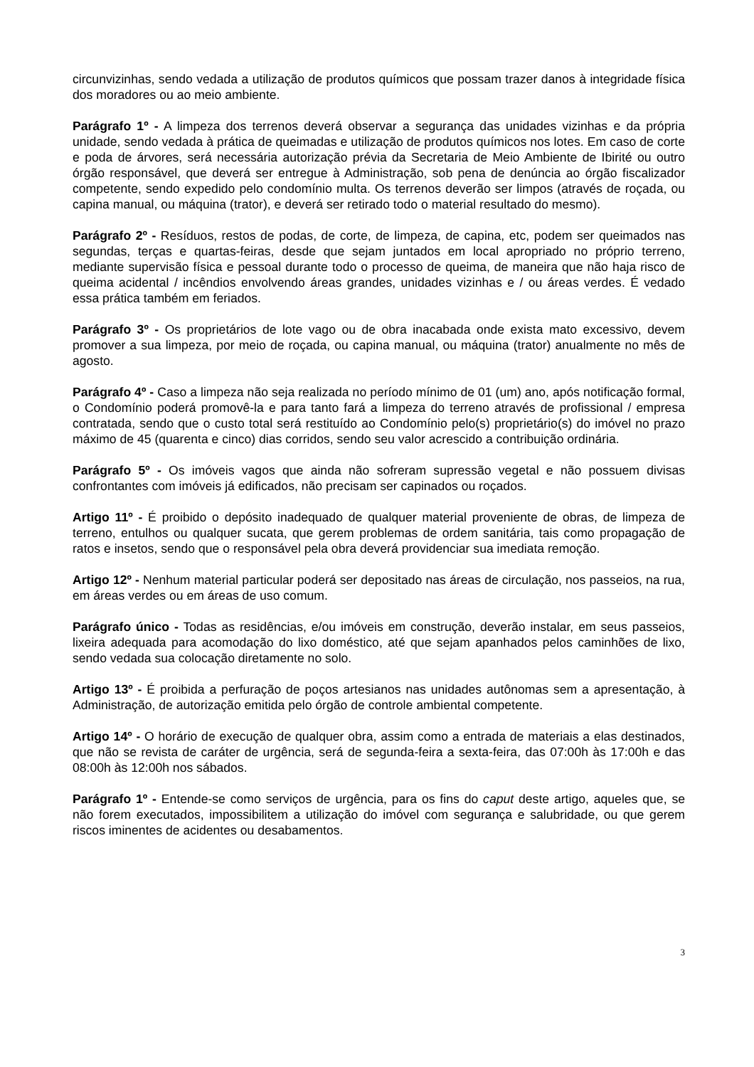circunvizinhas, sendo vedada a utilização de produtos químicos que possam trazer danos à integridade física dos moradores ou ao meio ambiente.
Parágrafo 1º - A limpeza dos terrenos deverá observar a segurança das unidades vizinhas e da própria unidade, sendo vedada à prática de queimadas e utilização de produtos químicos nos lotes. Em caso de corte e poda de árvores, será necessária autorização prévia da Secretaria de Meio Ambiente de Ibirité ou outro órgão responsável, que deverá ser entregue à Administração, sob pena de denúncia ao órgão fiscalizador competente, sendo expedido pelo condomínio multa. Os terrenos deverão ser limpos (através de roçada, ou capina manual, ou máquina (trator), e deverá ser retirado todo o material resultado do mesmo).
Parágrafo 2º - Resíduos, restos de podas, de corte, de limpeza, de capina, etc, podem ser queimados nas segundas, terças e quartas-feiras, desde que sejam juntados em local apropriado no próprio terreno, mediante supervisão física e pessoal durante todo o processo de queima, de maneira que não haja risco de queima acidental / incêndios envolvendo áreas grandes, unidades vizinhas e / ou áreas verdes. É vedado essa prática também em feriados.
Parágrafo 3º - Os proprietários de lote vago ou de obra inacabada onde exista mato excessivo, devem promover a sua limpeza, por meio de roçada, ou capina manual, ou máquina (trator) anualmente no mês de agosto.
Parágrafo 4º - Caso a limpeza não seja realizada no período mínimo de 01 (um) ano, após notificação formal, o Condomínio poderá promovê-la e para tanto fará a limpeza do terreno através de profissional / empresa contratada, sendo que o custo total será restituído ao Condomínio pelo(s) proprietário(s) do imóvel no prazo máximo de 45 (quarenta e cinco) dias corridos, sendo seu valor acrescido a contribuição ordinária.
Parágrafo 5º - Os imóveis vagos que ainda não sofreram supressão vegetal e não possuem divisas confrontantes com imóveis já edificados, não precisam ser capinados ou roçados.
Artigo 11º - É proibido o depósito inadequado de qualquer material proveniente de obras, de limpeza de terreno, entulhos ou qualquer sucata, que gerem problemas de ordem sanitária, tais como propagação de ratos e insetos, sendo que o responsável pela obra deverá providenciar sua imediata remoção.
Artigo 12º - Nenhum material particular poderá ser depositado nas áreas de circulação, nos passeios, na rua, em áreas verdes ou em áreas de uso comum.
Parágrafo único - Todas as residências, e/ou imóveis em construção, deverão instalar, em seus passeios, lixeira adequada para acomodação do lixo doméstico, até que sejam apanhados pelos caminhões de lixo, sendo vedada sua colocação diretamente no solo.
Artigo 13º - É proibida a perfuração de poços artesianos nas unidades autônomas sem a apresentação, à Administração, de autorização emitida pelo órgão de controle ambiental competente.
Artigo 14º - O horário de execução de qualquer obra, assim como a entrada de materiais a elas destinados, que não se revista de caráter de urgência, será de segunda-feira a sexta-feira, das 07:00h às 17:00h e das 08:00h às 12:00h nos sábados.
Parágrafo 1º - Entende-se como serviços de urgência, para os fins do caput deste artigo, aqueles que, se não forem executados, impossibilitem a utilização do imóvel com segurança e salubridade, ou que gerem riscos iminentes de acidentes ou desabamentos.
3